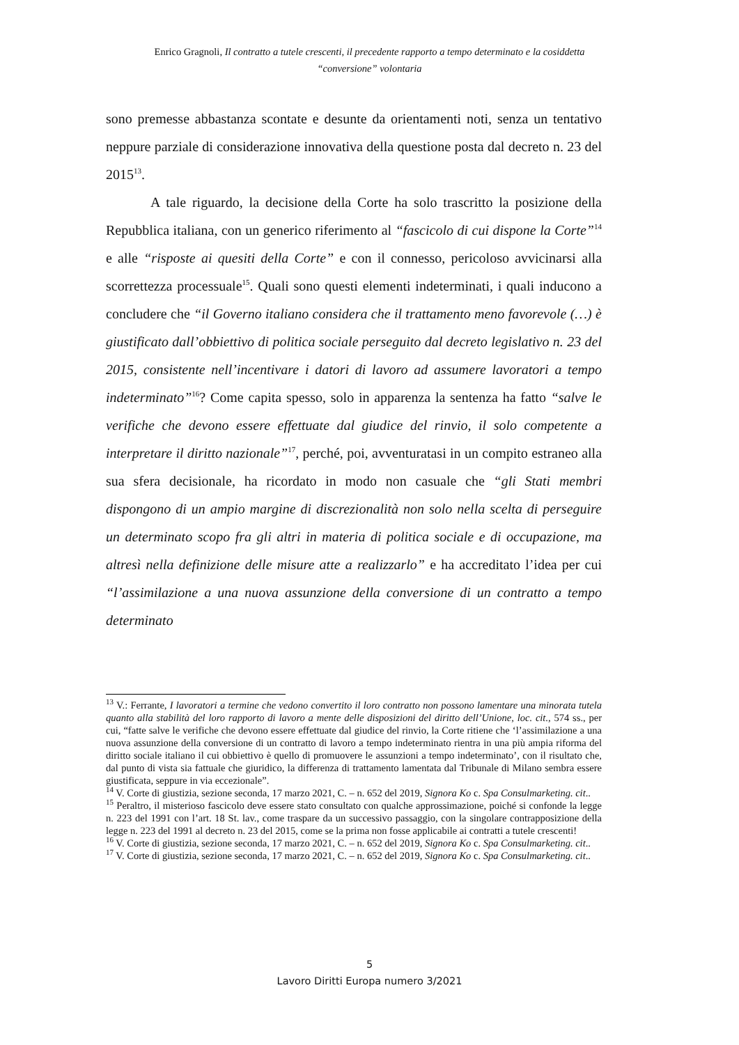Enrico Gragnoli, Il contratto a tutele crescenti, il precedente rapporto a tempo determinato e la cosiddetta
“conversione” volontaria
sono premesse abbastanza scontate e desunte da orientamenti noti, senza un tentativo neppure parziale di considerazione innovativa della questione posta dal decreto n. 23 del 2015<sup>13</sup>.
A tale riguardo, la decisione della Corte ha solo trascritto la posizione della Repubblica italiana, con un generico riferimento al “fascicolo di cui dispone la Corte”<sup>14</sup> e alle “risposte ai quesiti della Corte” e con il connesso, pericoloso avvicinarsi alla scorrettezza processuale<sup>15</sup>. Quali sono questi elementi indeterminati, i quali inducono a concludere che “il Governo italiano considera che il trattamento meno favorevole (…) è giustificato dall’obbiettivo di politica sociale perseguito dal decreto legislativo n. 23 del 2015, consistente nell’incentivare i datori di lavoro ad assumere lavoratori a tempo indeterminato”<sup>16</sup>? Come capita spesso, solo in apparenza la sentenza ha fatto “salve le verifiche che devono essere effettuate dal giudice del rinvio, il solo competente a interpretare il diritto nazionale”<sup>17</sup>, perché, poi, avventuratasi in un compito estraneo alla sua sfera decisionale, ha ricordato in modo non casuale che “gli Stati membri dispongono di un ampio margine di discrezionalità non solo nella scelta di perseguire un determinato scopo fra gli altri in materia di politica sociale e di occupazione, ma altresì nella definizione delle misure atte a realizzarlo” e ha accreditato l’idea per cui “l’assimilazione a una nuova assunzione della conversione di un contratto a tempo determinato
<sup>13</sup> V.: Ferrante, I lavoratori a termine che vedono convertito il loro contratto non possono lamentare una minorata tutela quanto alla stabilità del loro rapporto di lavoro a mente delle disposizioni del diritto dell’Unione, loc. cit., 574 ss., per cui, “fatte salve le verifiche che devono essere effettuate dal giudice del rinvio, la Corte ritiene che ‘l’assimilazione a una nuova assunzione della conversione di un contratto di lavoro a tempo indeterminato rientra in una più ampia riforma del diritto sociale italiano il cui obbiettivo è quello di promuovere le assunzioni a tempo indeterminato’, con il risultato che, dal punto di vista sia fattuale che giuridico, la differenza di trattamento lamentata dal Tribunale di Milano sembra essere giustificata, seppure in via eccezionale”.
<sup>14</sup> V. Corte di giustizia, sezione seconda, 17 marzo 2021, C. – n. 652 del 2019, Signora Ko c. Spa Consulmarketing. cit..
<sup>15</sup> Peraltro, il misterioso fascicolo deve essere stato consultato con qualche approssimazione, poiché si confonde la legge n. 223 del 1991 con l’art. 18 St. lav., come traspare da un successivo passaggio, con la singolare contrapposizione della legge n. 223 del 1991 al decreto n. 23 del 2015, come se la prima non fosse applicabile ai contratti a tutele crescenti!
<sup>16</sup> V. Corte di giustizia, sezione seconda, 17 marzo 2021, C. – n. 652 del 2019, Signora Ko c. Spa Consulmarketing. cit..
<sup>17</sup> V. Corte di giustizia, sezione seconda, 17 marzo 2021, C. – n. 652 del 2019, Signora Ko c. Spa Consulmarketing. cit..
5
Lavoro Diritti Europa numero 3/2021